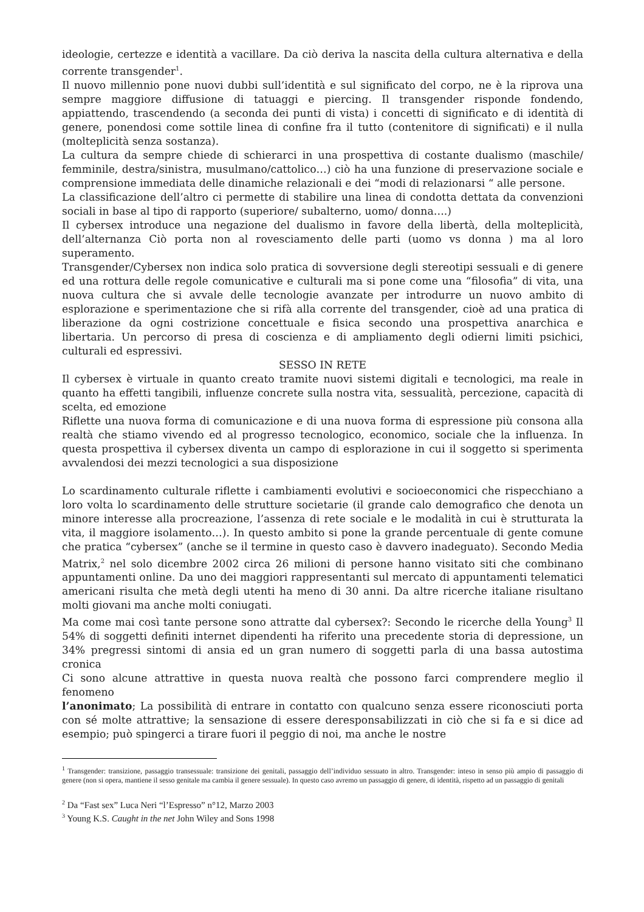ideologie, certezze e identità a vacillare. Da ciò deriva la nascita della cultura alternativa e della corrente transgender<sup>1</sup>.
Il nuovo millennio pone nuovi dubbi sull’identità e sul significato del corpo, ne è la riprova una sempre maggiore diffusione di tatuaggi e piercing. Il transgender risponde fondendo, appiattendo, trascendendo (a seconda dei punti di vista) i concetti di significato e di identità di genere, ponendosi come sottile linea di confine fra il tutto (contenitore di significati) e il nulla (molteplicità senza sostanza).
La cultura da sempre chiede di schierarci in una prospettiva di costante dualismo (maschile/ femminile, destra/sinistra, musulmano/cattolico…) ciò ha una funzione di preservazione sociale e comprensione immediata delle dinamiche relazionali e dei “modi di relazionarsi “ alle persone.
La classificazione dell’altro ci permette di stabilire una linea di condotta dettata da convenzioni sociali in base al tipo di rapporto (superiore/ subalterno, uomo/ donna….)
Il cybersex introduce una negazione del dualismo in favore della libertà, della molteplicità, dell’alternanza Ciò porta non al rovesciamento delle parti (uomo vs donna ) ma al loro superamento.
Transgender/Cybersex non indica solo pratica di sovversione degli stereotipi sessuali e di genere ed una rottura delle regole comunicative e culturali ma si pone come una “filosofia” di vita, una nuova cultura che si avvale delle tecnologie avanzate per introdurre un nuovo ambito di esplorazione e sperimentazione che si rifà alla corrente del transgender, cioè ad una pratica di liberazione da ogni costrizione concettuale e fisica secondo una prospettiva anarchica e libertaria. Un percorso di presa di coscienza e di ampliamento degli odierni limiti psichici, culturali ed espressivi.
SESSO IN RETE
Il cybersex è virtuale in quanto creato tramite nuovi sistemi digitali e tecnologici, ma reale in quanto ha effetti tangibili, influenze concrete sulla nostra vita, sessualità, percezione, capacità di scelta, ed emozione
Riflette una nuova forma di comunicazione e di una nuova forma di espressione più consona alla realtà che stiamo vivendo ed al progresso tecnologico, economico, sociale che la influenza. In questa prospettiva il cybersex diventa un campo di esplorazione in cui il soggetto si sperimenta avvalendosi dei mezzi tecnologici a sua disposizione
Lo scardinamento culturale riflette i cambiamenti evolutivi e socioeconomici che rispecchiano a loro volta lo scardinamento delle strutture societarie (il grande calo demografico che denota un minore interesse alla procreazione, l’assenza di rete sociale e le modalità in cui è strutturata la vita, il maggiore isolamento…). In questo ambito si pone la grande percentuale di gente comune che pratica “cybersex” (anche se il termine in questo caso è davvero inadeguato). Secondo Media Matrix,<sup>2</sup> nel solo dicembre 2002 circa 26 milioni di persone hanno visitato siti che combinano appuntamenti online. Da uno dei maggiori rappresentanti sul mercato di appuntamenti telematici americani risulta che metà degli utenti ha meno di 30 anni. Da altre ricerche italiane risultano molti giovani ma anche molti coniugati.
Ma come mai così tante persone sono attratte dal cybersex?: Secondo le ricerche della Young<sup>3</sup> Il 54% di soggetti definiti internet dipendenti ha riferito una precedente storia di depressione, un 34% pregressi sintomi di ansia ed un gran numero di soggetti parla di una bassa autostima cronica
Ci sono alcune attrattive in questa nuova realtà che possono farci comprendere meglio il fenomeno
l’anonimato; La possibilità di entrare in contatto con qualcuno senza essere riconosciuti porta con sé molte attrattive; la sensazione di essere deresponsabilizzati in ciò che si fa e si dice ad esempio; può spingerci a tirare fuori il peggio di noi, ma anche le nostre
<sup>1</sup> Transgender: transizione, passaggio transessuale: transizione dei genitali, passaggio dell’individuo sessuato in altro. Transgender: inteso in senso più ampio di passaggio di genere (non si opera, mantiene il sesso genitale ma cambia il genere sessuale). In questo caso avremo un passaggio di genere, di identità, rispetto ad un passaggio di genitali
<sup>2</sup> Da “Fast sex” Luca Neri “l’Espresso” n°12, Marzo 2003
<sup>3</sup> Young K.S. Caught in the net John Wiley and Sons 1998